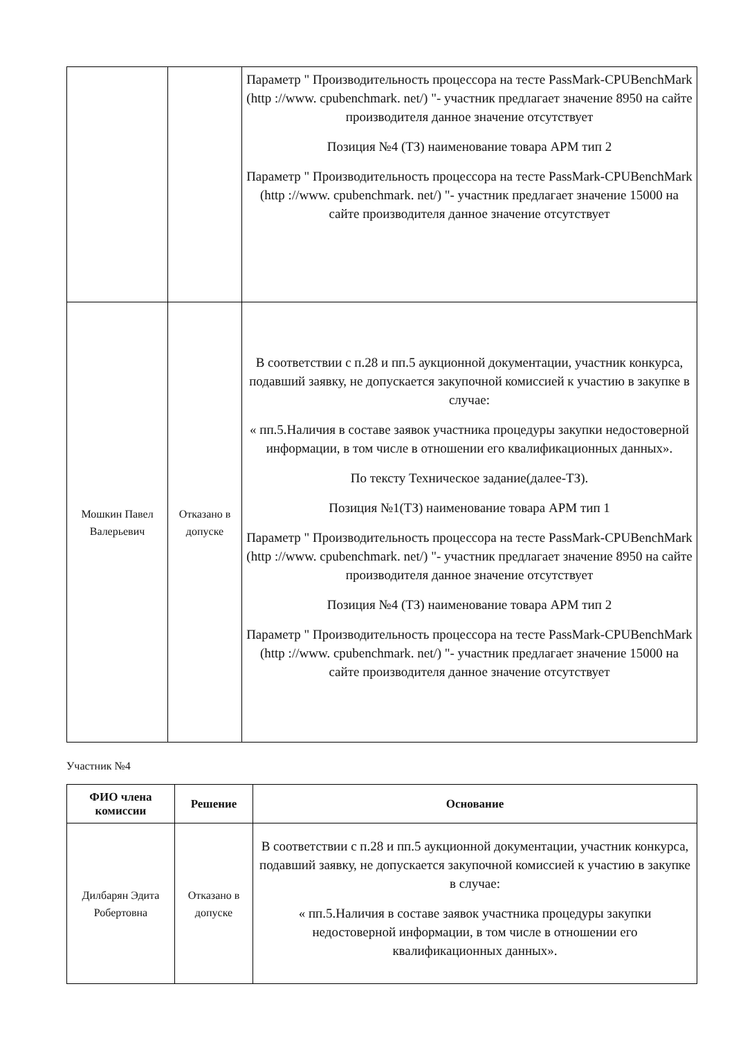| | | Параметр " Производительность процессора на тесте PassMark-CPUBenchMark (http ://www. cpubenchmark. net/) "- участник предлагает значение 8950 на сайте производителя данное значение отсутствует Позиция №4 (ТЗ) наименование товара АРМ тип 2 Параметр " Производительность процессора на тесте PassMark-CPUBenchMark (http ://www. cpubenchmark. net/) "- участник предлагает значение 15000 на сайте производителя данное значение отсутствует |
| Мошкин Павел Валерьевич | Отказано в допуске | В соответствии с п.28 и пп.5 аукционной документации, участник конкурса, подавший заявку, не допускается закупочной комиссией к участию в закупке в случае: « пп.5.Наличия в составе заявок участника процедуры закупки недостоверной информации, в том числе в отношении его квалификационных данных». По тексту Техническое задание(далее-ТЗ). Позиция №1(ТЗ) наименование товара АРМ тип 1 Параметр " Производительность процессора на тесте PassMark-CPUBenchMark (http ://www. cpubenchmark. net/) "- участник предлагает значение 8950 на сайте производителя данное значение отсутствует Позиция №4 (ТЗ) наименование товара АРМ тип 2 Параметр " Производительность процессора на тесте PassMark-CPUBenchMark (http ://www. cpubenchmark. net/) "- участник предлагает значение 15000 на сайте производителя данное значение отсутствует |
Участник №4
| ФИО члена комиссии | Решение | Основание |
| --- | --- | --- |
| Дилбарян Эдита Робертовна | Отказано в допуске | В соответствии с п.28 и пп.5 аукционной документации, участник конкурса, подавший заявку, не допускается закупочной комиссией к участию в закупке в случае: « пп.5.Наличия в составе заявок участника процедуры закупки недостоверной информации, в том числе в отношении его квалификационных данных». |